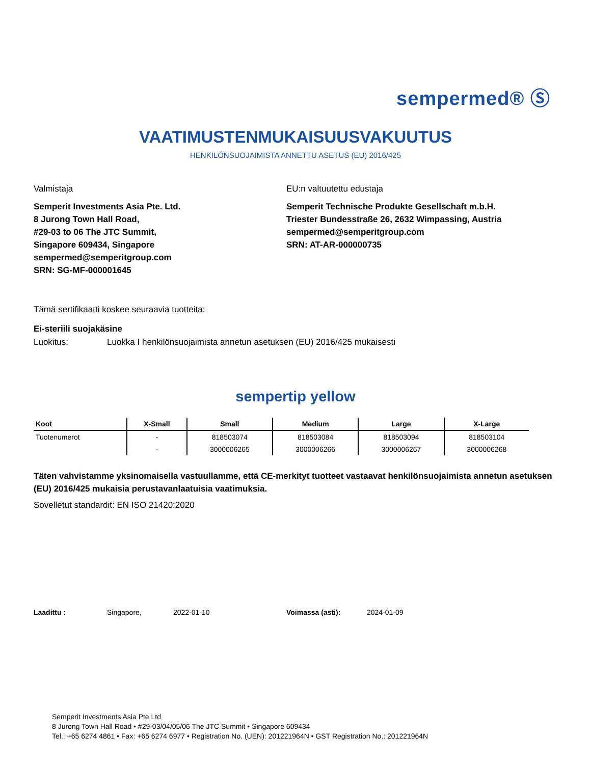sempermed® Ⓢ
VAATIMUSTENMUKAISUUSVAKUUTUS
HENKILÖNSUOJAIMISTA ANNETTU ASETUS (EU) 2016/425
Valmistaja
Semperit Investments Asia Pte. Ltd.
8 Jurong Town Hall Road,
#29-03 to 06 The JTC Summit,
Singapore 609434, Singapore
sempermed@semperitgroup.com
SRN: SG-MF-000001645
EU:n valtuutettu edustaja
Semperit Technische Produkte Gesellschaft m.b.H.
Triester Bundesstraße 26, 2632 Wimpassing, Austria
sempermed@semperitgroup.com
SRN: AT-AR-000000735
Tämä sertifikaatti koskee seuraavia tuotteita:
Ei-steriili suojakäsine
Luokitus: Luokka I henkilönsuojaimista annetun asetuksen (EU) 2016/425 mukaisesti
sempertip yellow
| Koot | X-Small | Small | Medium | Large | X-Large |
| --- | --- | --- | --- | --- | --- |
| Tuotenumerot | - | 818503074 | 818503084 | 818503094 | 818503104 |
| | - | 3000006265 | 3000006266 | 3000006267 | 3000006268 |
Täten vahvistamme yksinomaisella vastuullamme, että CE-merkityt tuotteet vastaavat henkilönsuojaimista annetun asetuksen (EU) 2016/425 mukaisia perustavanlaatuisia vaatimuksia.
Sovelletut standardit: EN ISO 21420:2020
Laadittu : Singapore, 2022-01-10 Voimassa (asti): 2024-01-09
Semperit Investments Asia Pte Ltd
8 Jurong Town Hall Road • #29-03/04/05/06 The JTC Summit • Singapore 609434
Tel.: +65 6274 4861 • Fax: +65 6274 6977 • Registration No. (UEN): 201221964N • GST Registration No.: 201221964N